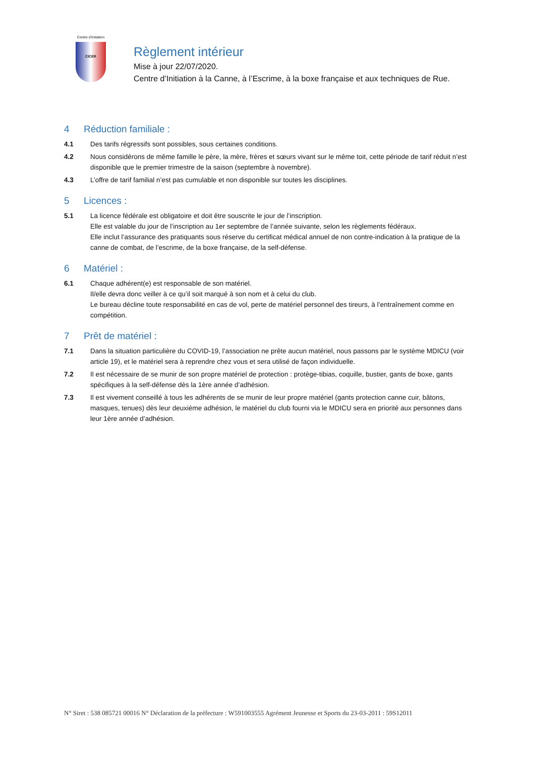Centre d'Initiation
CICER
Règlement intérieur
Mise à jour 22/07/2020.
Centre d’Initiation à la Canne, à l’Escrime, à la boxe française et aux techniques de Rue.
4 Réduction familiale :
4.1 Des tarifs régressifs sont possibles, sous certaines conditions.
4.2 Nous considérons de même famille le père, la mère, frères et sœurs vivant sur le même toit, cette période de tarif réduit n’est disponible que le premier trimestre de la saison (septembre à novembre).
4.3 L’offre de tarif familial n’est pas cumulable et non disponible sur toutes les disciplines.
5 Licences :
5.1 La licence fédérale est obligatoire et doit être souscrite le jour de l’inscription.
Elle est valable du jour de l’inscription au 1er septembre de l’année suivante, selon les règlements fédéraux.
Elle inclut l’assurance des pratiquants sous réserve du certificat médical annuel de non contre-indication à la pratique de la canne de combat, de l’escrime, de la boxe française, de la self-défense.
6 Matériel :
6.1 Chaque adhérent(e) est responsable de son matériel.
Il/elle devra donc veiller à ce qu’il soit marqué à son nom et à celui du club.
Le bureau décline toute responsabilité en cas de vol, perte de matériel personnel des tireurs, à l’entraînement comme en compétition.
7 Prêt de matériel :
7.1 Dans la situation particulière du COVID-19, l’association ne prête aucun matériel, nous passons par le système MDICU (voir article 19), et le matériel sera à reprendre chez vous et sera utilisé de façon individuelle.
7.2 Il est nécessaire de se munir de son propre matériel de protection : protège-tibias, coquille, bustier, gants de boxe, gants spécifiques à la self-défense dès la 1ère année d’adhésion.
7.3 Il est vivement conseillé à tous les adhérents de se munir de leur propre matériel (gants protection canne cuir, bâtons, masques, tenues) dès leur deuxième adhésion, le matériel du club fourni via le MDICU sera en priorité aux personnes dans leur 1ère année d’adhésion.
N° Siret : 538 085721 00016 N° Déclaration de la préfecture : W591003555 Agrément Jeunesse et Sports du 23-03-2011 : 59S12011